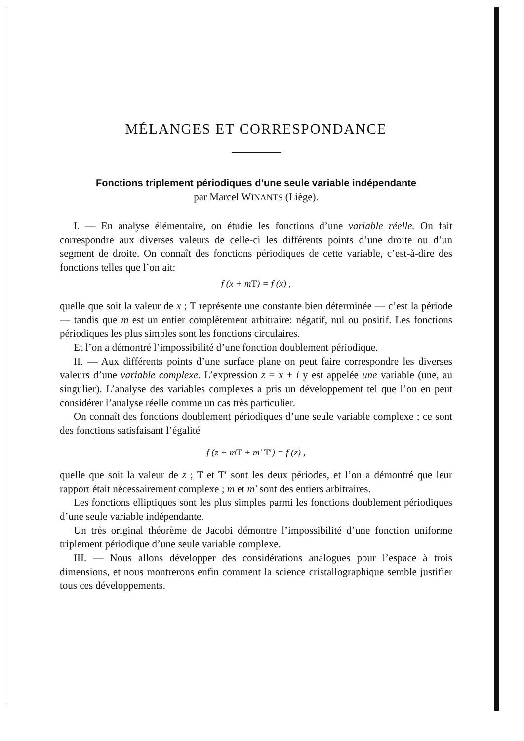MÉLANGES ET CORRESPONDANCE
Fonctions triplement périodiques d’une seule variable indépendante
par Marcel WINANTS (Liège).
I. — En analyse élémentaire, on étudie les fonctions d’une variable réelle. On fait correspondre aux diverses valeurs de celle-ci les différents points d’une droite ou d’un segment de droite. On connaît des fonctions périodiques de cette variable, c’est-à-dire des fonctions telles que l’on ait:
f (x + mT) = f (x) ,
quelle que soit la valeur de x ; T représente une constante bien déterminée — c’est la période — tandis que m est un entier complètement arbitraire: négatif, nul ou positif. Les fonctions périodiques les plus simples sont les fonctions circulaires.
Et l’on a démontré l’impossibilité d’une fonction doublement périodique.
II. — Aux différents points d’une surface plane on peut faire correspondre les diverses valeurs d’une variable complexe. L’expression z = x + i y est appelée une variable (une, au singulier). L’analyse des variables complexes a pris un développement tel que l’on en peut considérer l’analyse réelle comme un cas très particulier.
On connaît des fonctions doublement périodiques d’une seule variable complexe ; ce sont des fonctions satisfaisant l’égalité
f (z + mT + m′ T′) = f (z) ,
quelle que soit la valeur de z ; T et T′ sont les deux périodes, et l’on a démontré que leur rapport était nécessairement complexe ; m et m′ sont des entiers arbitraires.
Les fonctions elliptiques sont les plus simples parmi les fonctions doublement périodiques d’une seule variable indépendante.
Un très original théorème de Jacobi démontre l’impossibilité d’une fonction uniforme triplement périodique d’une seule variable complexe.
III. — Nous allons développer des considérations analogues pour l’espace à trois dimensions, et nous montrerons enfin comment la science cristallographique semble justifier tous ces développements.